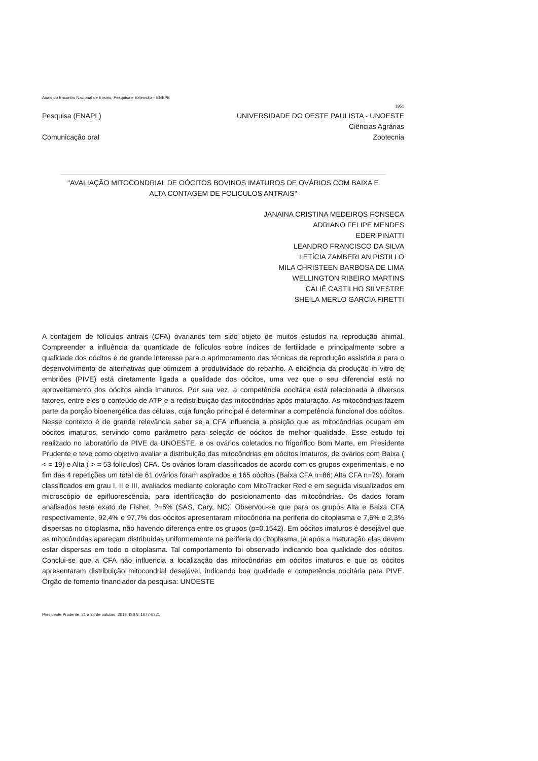Anais do Encontro Nacional de Ensino, Pesquisa e Extensão – ENEPE
1951
Pesquisa (ENAPI ) UNIVERSIDADE DO OESTE PAULISTA - UNOESTE
Ciências Agrárias
Comunicação oral Zootecnia
"AVALIAÇÃO MITOCONDRIAL DE OÓCITOS BOVINOS IMATUROS DE OVÁRIOS COM BAIXA E ALTA CONTAGEM DE FOLICULOS ANTRAIS"
JANAINA CRISTINA MEDEIROS FONSECA
ADRIANO FELIPE MENDES
EDER PINATTI
LEANDRO FRANCISCO DA SILVA
LETÍCIA ZAMBERLAN PISTILLO
MILA CHRISTEEN BARBOSA DE LIMA
WELLINGTON RIBEIRO MARTINS
CALIÊ CASTILHO SILVESTRE
SHEILA MERLO GARCIA FIRETTI
A contagem de folículos antrais (CFA) ovarianos tem sido objeto de muitos estudos na reprodução animal. Compreender a influência da quantidade de folículos sobre índices de fertilidade e principalmente sobre a qualidade dos oócitos é de grande interesse para o aprimoramento das técnicas de reprodução assistida e para o desenvolvimento de alternativas que otimizem a produtividade do rebanho. A eficiência da produção in vitro de embriões (PIVE) está diretamente ligada a qualidade dos oócitos, uma vez que o seu diferencial está no aproveitamento dos oócitos ainda imaturos. Por sua vez, a competência oocitária está relacionada à diversos fatores, entre eles o conteúdo de ATP e a redistribuição das mitocôndrias após maturação. As mitocôndrias fazem parte da porção bioenergética das células, cuja função principal é determinar a competência funcional dos oócitos. Nesse contexto é de grande relevância saber se a CFA influencia a posição que as mitocôndrias ocupam em oócitos imaturos, servindo como parâmetro para seleção de oócitos de melhor qualidade. Esse estudo foi realizado no laboratório de PIVE da UNOESTE, e os ovários coletados no frigorífico Bom Marte, em Presidente Prudente e teve como objetivo avaliar a distribuição das mitocôndrias em oócitos imaturos, de ovários com Baixa ( < = 19) e Alta ( > = 53 folículos) CFA. Os ovários foram classificados de acordo com os grupos experimentais, e no fim das 4 repetições um total de 61 ovários foram aspirados e 165 oócitos (Baixa CFA n=86; Alta CFA n=79), foram classificados em grau I, II e III, avaliados mediante coloração com MitoTracker Red e em seguida visualizados em microscópio de epifluorescência, para identificação do posicionamento das mitocôndrias. Os dados foram analisados teste exato de Fisher, ?=5% (SAS, Cary, NC). Observou-se que para os grupos Alta e Baixa CFA respectivamente, 92,4% e 97,7% dos oócitos apresentaram mitocôndria na periferia do citoplasma e 7,6% e 2,3% dispersas no citoplasma, não havendo diferença entre os grupos (p=0.1542). Em oócitos imaturos é desejável que as mitocôndrias apareçam distribuídas uniformemente na periferia do citoplasma, já após a maturação elas devem estar dispersas em todo o citoplasma. Tal comportamento foi observado indicando boa qualidade dos oócitos. Conclui-se que a CFA não influencia a localização das mitocôndrias em oócitos imaturos e que os oócitos apresentaram distribuição mitocondrial desejável, indicando boa qualidade e competência oocitária para PIVE. Órgão de fomento financiador da pesquisa: UNOESTE
Presidente Prudente, 21 a 24 de outubro, 2019. ISSN: 1677-6321